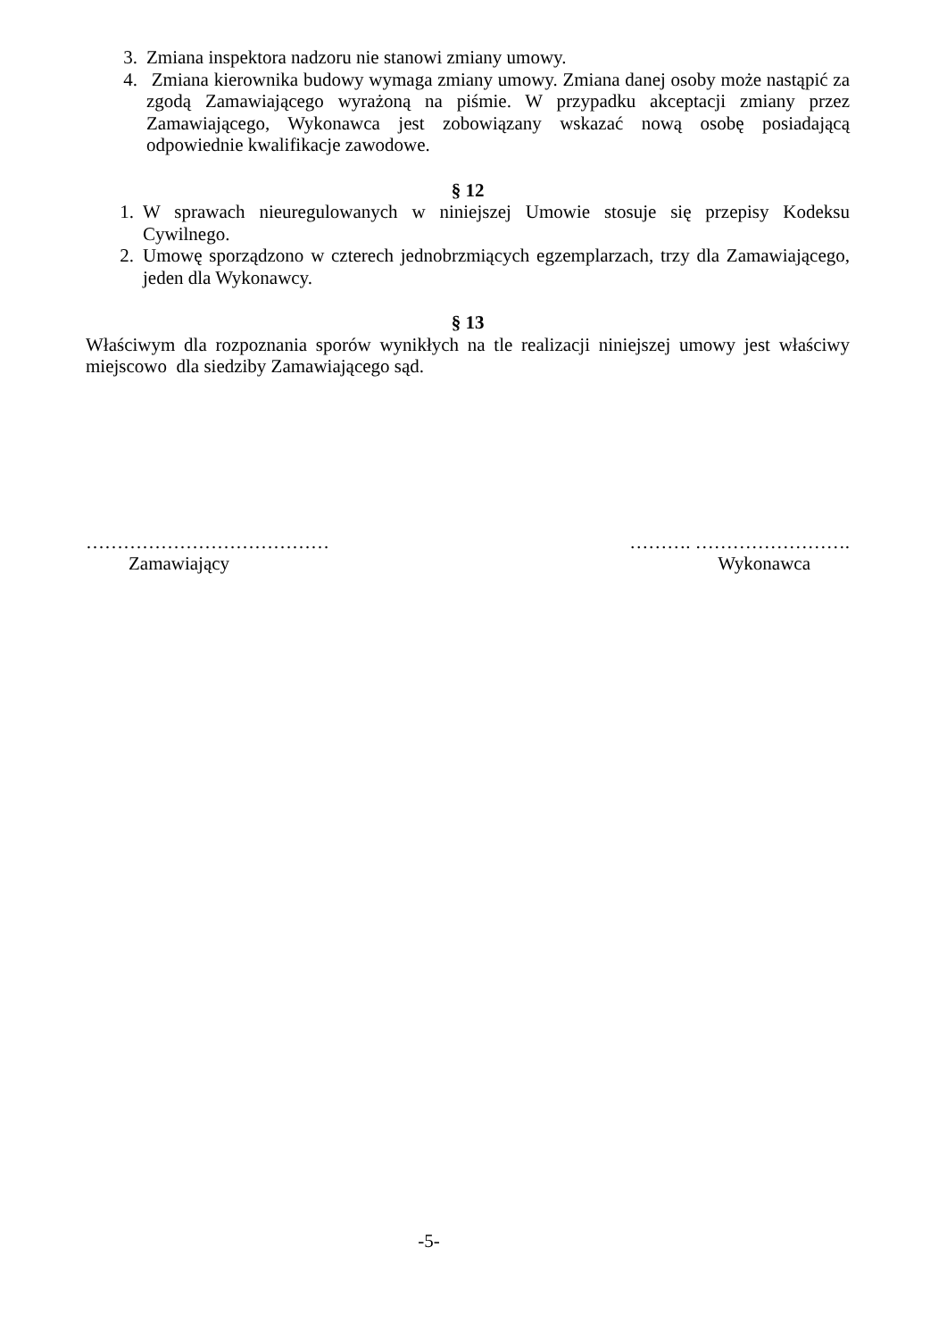3. Zmiana inspektora nadzoru nie stanowi zmiany umowy.
4. Zmiana kierownika budowy wymaga zmiany umowy. Zmiana danej osoby może nastąpić za zgodą Zamawiającego wyrażoną na piśmie. W przypadku akceptacji zmiany przez Zamawiającego, Wykonawca jest zobowiązany wskazać nową osobę posiadającą odpowiednie kwalifikacje zawodowe.
§ 12
1. W sprawach nieuregulowanych w niniejszej Umowie stosuje się przepisy Kodeksu Cywilnego.
2. Umowę sporządzono w czterech jednobrzmiących egzemplarzach, trzy dla Zamawiającego, jeden dla Wykonawcy.
§ 13
Właściwym dla rozpoznania sporów wynikłych na tle realizacji niniejszej umowy jest właściwy miejscowo dla siedziby Zamawiającego sąd.
…………………………………
Zamawiający
………. …………………….
Wykonawca
-5-